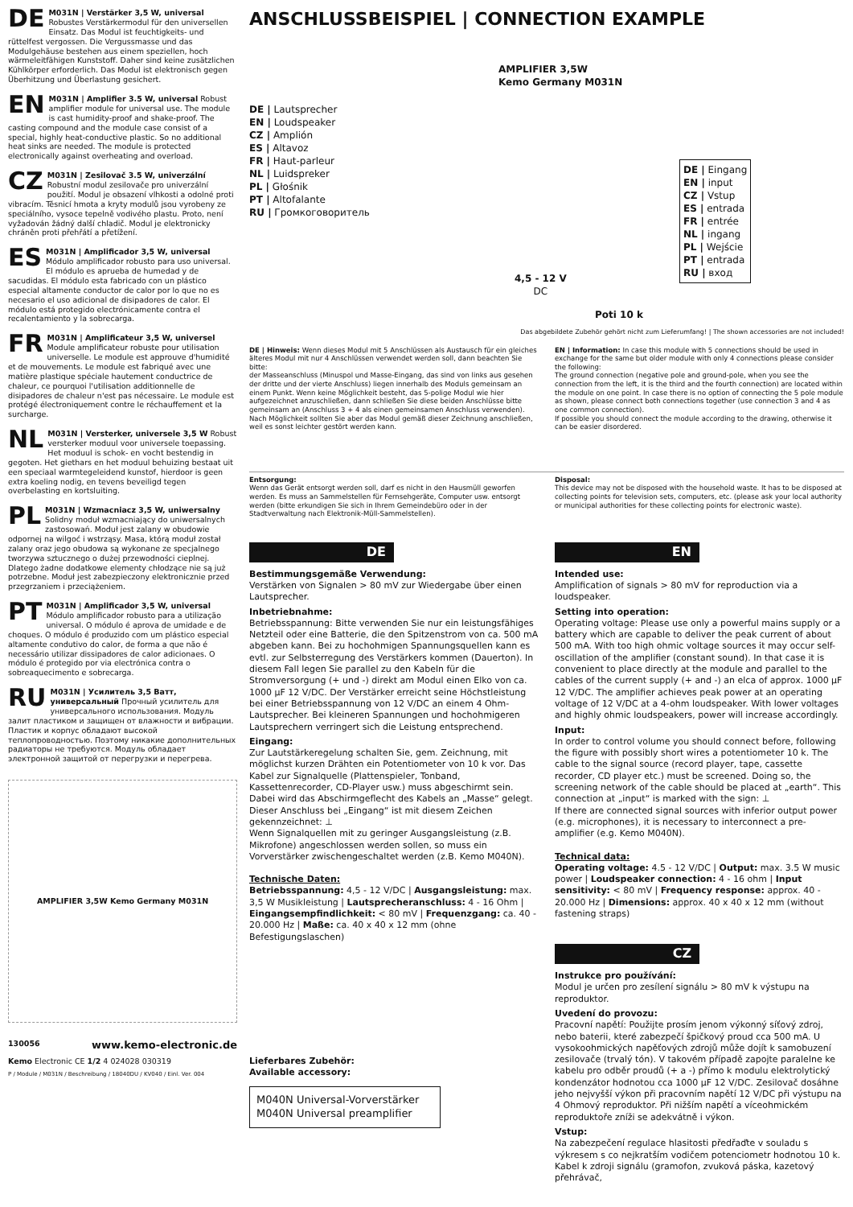DE M031N | Verstärker 3,5 W, universal Robustes Verstärkermodul für den universellen Einsatz. Das Modul ist feuchtigkeits- und rüttelfest vergossen. Die Vergussmasse und das Modulgehäuse bestehen aus einem speziellen, hoch wärmeleitfähigen Kunststoff. Daher sind keine zusätzlichen Kühlkörper erforderlich. Das Modul ist elektronisch gegen Überhitzung und Überlastung gesichert.
EN M031N | Amplifier 3.5 W, universal Robust amplifier module for universal use. The module is cast humidity-proof and shake-proof. The casting compound and the module case consist of a special, highly heat-conductive plastic. So no additional heat sinks are needed. The module is protected electronically against overheating and overload.
CZ M031N | Zesilovač 3.5 W, univerzální Robustní modul zesilovače pro univerzální použití. Modul je obsazení vlhkosti a odolné proti vibracím. Těsnicí hmota a kryty modulů jsou vyrobeny ze speciálního, vysoce tepelně vodivého plastu. Proto, není vyžadován žádný další chladič. Modul je elektronicky chráněn proti přehřátí a přetížení.
ES M031N | Amplificador 3,5 W, universal Módulo amplificador robusto para uso universal. El módulo es aprueba de humedad y de sacudidas. El módulo esta fabricado con un plástico especial altamente conductor de calor por lo que no es necesario el uso adicional de disipadores de calor. El módulo está protegido electrónicamente contra el recalentamiento y la sobrecarga.
FR M031N | Amplificateur 3,5 W, universel Module amplificateur robuste pour utilisation universelle. Le module est approuve d'humidité et de mouvements. Le module est fabriqué avec une matière plastique spéciale hautement conductrice de chaleur, ce pourquoi l'utilisation additionnelle de disipadores de chaleur n'est pas nécessaire. Le module est protégé électroniquement contre le réchauffement et la surcharge.
NL M031N | Versterker, universele 3,5 W Robust versterker moduul voor universele toepassing. Het moduul is schok- en vocht bestendig in gegoten. Het giethars en het moduul behuizing bestaat uit een speciaal warmtegeleidend kunstof, hierdoor is geen extra koeling nodig, en tevens beveiligd tegen overbelasting en kortsluiting.
PL M031N | Wzmacniacz 3,5 W, uniwersalny Solidny moduł wzmacniający do uniwersalnych zastosowań. Moduł jest zalany w obudowie odpornej na wilgoć i wstrząsy. Masa, którą moduł został zalany oraz jego obudowa są wykonane ze specjalnego tworzywa sztucznego o dużej przewodności cieplnej. Dlatego żadne dodatkowe elementy chłodzące nie są już potrzebne. Moduł jest zabezpieczony elektronicznie przed przegrzaniem i przeciążeniem.
PT M031N | Amplificador 3,5 W, universal Módulo amplificador robusto para a utilização universal. O módulo é aprova de umidade e de choques. O módulo é produzido com um plástico especial altamente condutivo do calor, de forma a que não é necessário utilizar dissipadores de calor adicionaes. O módulo é protegido por via electrónica contra o sobreaquecimento e sobrecarga.
RU M031N | Усилитель 3,5 Ватт, универсальный Прочный усилитель для универсального использования. Модуль залит пластиком и защищен от влажности и вибрации. Пластик и корпус обладают высокой теплопроводностью. Поэтому никакие дополнительных радиаторы не требуются. Модуль обладает электронной защитой от перегрузки и перегрева.
AMPLIFIER 3,5W Kemo Germany M031N
130056 www.kemo-electronic.de
Kemo Electronic CE 1/2 4 024028 030319
P / Module / M031N / Beschreibung / 18040DU / KV040 / Einl. Ver. 004
ANSCHLUSSBEISPIEL | CONNECTION EXAMPLE
DE | Lautsprecher
EN | Loudspeaker
CZ | Amplión
ES | Altavoz
FR | Haut-parleur
NL | Luidspreker
PL | Głośnik
PT | Altofalante
RU | Громкоговоритель
AMPLIFIER 3,5W
Kemo Germany M031N
DE | Eingang
EN | input
CZ | Vstup
ES | entrada
FR | entrée
NL | ingang
PL | Wejście
PT | entrada
RU | вход
4,5 - 12 V
DC
Poti 10 k
Das abgebildete Zubehör gehört nicht zum Lieferumfang! | The shown accessories are not included!
DE | Hinweis: Wenn dieses Modul mit 5 Anschlüssen als Austausch für ein gleiches älteres Modul mit nur 4 Anschlüssen verwendet werden soll, dann beachten Sie bitte:
der Masseanschluss (Minuspol und Masse-Eingang, das sind von links aus gesehen der dritte und der vierte Anschluss) liegen innerhalb des Moduls gemeinsam an einem Punkt. Wenn keine Möglichkeit besteht, das 5-polige Modul wie hier aufgezeichnet anzuschließen, dann schließen Sie diese beiden Anschlüsse bitte gemeinsam an (Anschluss 3 + 4 als einen gemeinsamen Anschluss verwenden).
Nach Möglichkeit sollten Sie aber das Modul gemäß dieser Zeichnung anschließen, weil es sonst leichter gestört werden kann.
EN | Information: In case this module with 5 connections should be used in exchange for the same but older module with only 4 connections please consider the following:
The ground connection (negative pole and ground-pole, when you see the connection from the left, it is the third and the fourth connection) are located within the module on one point. In case there is no option of connecting the 5 pole module as shown, please connect both connections together (use connection 3 and 4 as one common connection).
If possible you should connect the module according to the drawing, otherwise it can be easier disordered.
Entsorgung:
Wenn das Gerät entsorgt werden soll, darf es nicht in den Hausmüll geworfen werden. Es muss an Sammelstellen für Fernsehgeräte, Computer usw. entsorgt werden (bitte erkundigen Sie sich in Ihrem Gemeindebüro oder in der Stadtverwaltung nach Elektronik-Müll-Sammelstellen).
Disposal:
This device may not be disposed with the household waste. It has to be disposed at collecting points for television sets, computers, etc. (please ask your local authority or municipal authorities for these collecting points for electronic waste).
DE
Bestimmungsgemäße Verwendung:
Verstärken von Signalen > 80 mV zur Wiedergabe über einen Lautsprecher.
Inbetriebnahme:
Betriebsspannung: Bitte verwenden Sie nur ein leistungsfähiges Netzteil oder eine Batterie, die den Spitzenstrom von ca. 500 mA abgeben kann. Bei zu hochohmigen Spannungsquellen kann es evtl. zur Selbsterregung des Verstärkers kommen (Dauerton). In diesem Fall legen Sie parallel zu den Kabeln für die Stromversorgung (+ und -) direkt am Modul einen Elko von ca. 1000 µF 12 V/DC. Der Verstärker erreicht seine Höchstleistung bei einer Betriebsspannung von 12 V/DC an einem 4 Ohm-Lautsprecher. Bei kleineren Spannungen und hochohmigeren Lautsprechern verringert sich die Leistung entsprechend.
Eingang:
Zur Lautstärkeregelung schalten Sie, gem. Zeichnung, mit möglichst kurzen Drähten ein Potentiometer von 10 k vor. Das Kabel zur Signalquelle (Plattenspieler, Tonband, Kassettenrecorder, CD-Player usw.) muss abgeschirmt sein. Dabei wird das Abschirmgeflecht des Kabels an „Masse“ gelegt. Dieser Anschluss bei „Eingang“ ist mit diesem Zeichen gekennzeichnet: ⊥
Wenn Signalquellen mit zu geringer Ausgangsleistung (z.B. Mikrofone) angeschlossen werden sollen, so muss ein Vorverstärker zwischengeschaltet werden (z.B. Kemo M040N).
Technische Daten:
Betriebsspannung: 4,5 - 12 V/DC | Ausgangsleistung: max. 3,5 W Musikleistung | Lautsprecheranschluss: 4 - 16 Ohm | Eingangsempfindlichkeit: < 80 mV | Frequenzgang: ca. 40 - 20.000 Hz | Maße: ca. 40 x 40 x 12 mm (ohne Befestigungslaschen)
Lieferbares Zubehör:
Available accessory:
M040N Universal-Vorverstärker
M040N Universal preamplifier
EN
Intended use:
Amplification of signals > 80 mV for reproduction via a loudspeaker.
Setting into operation:
Operating voltage: Please use only a powerful mains supply or a battery which are capable to deliver the peak current of about 500 mA. With too high ohmic voltage sources it may occur self-oscillation of the amplifier (constant sound). In that case it is convenient to place directly at the module and parallel to the cables of the current supply (+ and -) an elca of approx. 1000 µF 12 V/DC. The amplifier achieves peak power at an operating voltage of 12 V/DC at a 4-ohm loudspeaker. With lower voltages and highly ohmic loudspeakers, power will increase accordingly.
Input:
In order to control volume you should connect before, following the figure with possibly short wires a potentiometer 10 k. The cable to the signal source (record player, tape, cassette recorder, CD player etc.) must be screened. Doing so, the screening network of the cable should be placed at „earth“. This connection at „input“ is marked with the sign: ⊥
If there are connected signal sources with inferior output power (e.g. microphones), it is necessary to interconnect a pre-amplifier (e.g. Kemo M040N).
Technical data:
Operating voltage: 4.5 - 12 V/DC | Output: max. 3.5 W music power | Loudspeaker connection: 4 - 16 ohm | Input sensitivity: < 80 mV | Frequency response: approx. 40 - 20.000 Hz | Dimensions: approx. 40 x 40 x 12 mm (without fastening straps)
CZ
Instrukce pro používání:
Modul je určen pro zesílení signálu > 80 mV k výstupu na reproduktor.
Uvedení do provozu:
Pracovní napětí: Použijte prosím jenom výkonný síťový zdroj, nebo baterii, které zabezpečí špičkový proud cca 500 mA. U vysokoohmických napěťových zdrojů může dojít k samobuzení zesilovače (trvalý tón). V takovém případě zapojte paralelne ke kabelu pro odběr proudů (+ a -) přímo k modulu elektrolytický kondenzátor hodnotou cca 1000 µF 12 V/DC. Zesilovač dosáhne jeho nejvyšší výkon při pracovním napětí 12 V/DC při výstupu na 4 Ohmový reproduktor. Při nižším napětí a víceohmickém reproduktoře zníži se adekvátně i výkon.
Vstup:
Na zabezpečení regulace hlasitosti předřaďte v souladu s výkresem s co nejkratším vodičem potenciometr hodnotou 10 k. Kabel k zdroji signálu (gramofon, zvuková páska, kazetový přehrávač,